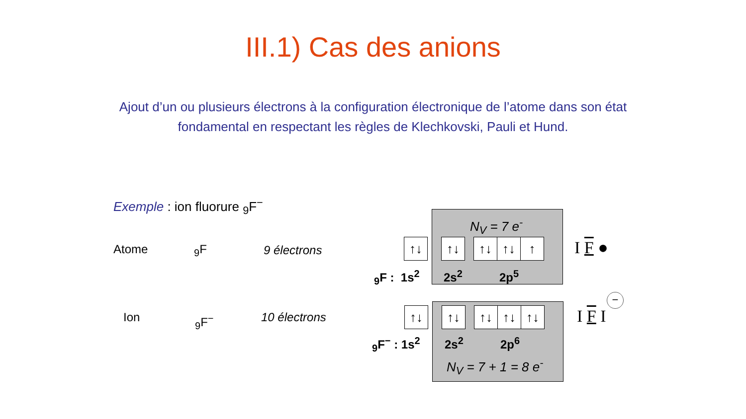III.1) Cas des anions
Ajout d’un ou plusieurs électrons à la configuration électronique de l’atome dans son état fondamental en respectant les règles de Klechkovski, Pauli et Hund.
Exemple : ion fluorure <sub>9</sub>F<sup>−</sup>
Atome <sub>9</sub>F 9 électrons
Ion <sub>9</sub>F<sup>−</sup> 10 électrons
N<sub>V</sub> = 7 e<sup>-</sup>
↑↓ ↑↓ ↑↓ ↑↓ ↑
<sub>9</sub>F : 1s<sup>2</sup> 2s<sup>2</sup> 2p<sup>5</sup>
I F ●
↑↓ ↑↓ ↑↓ ↑↓ ↑↓
<sub>9</sub>F<sup>−</sup> : 1s<sup>2</sup> 2s<sup>2</sup> 2p<sup>6</sup>
N<sub>V</sub> = 7 + 1 = 8 e<sup>-</sup>
I F I
−